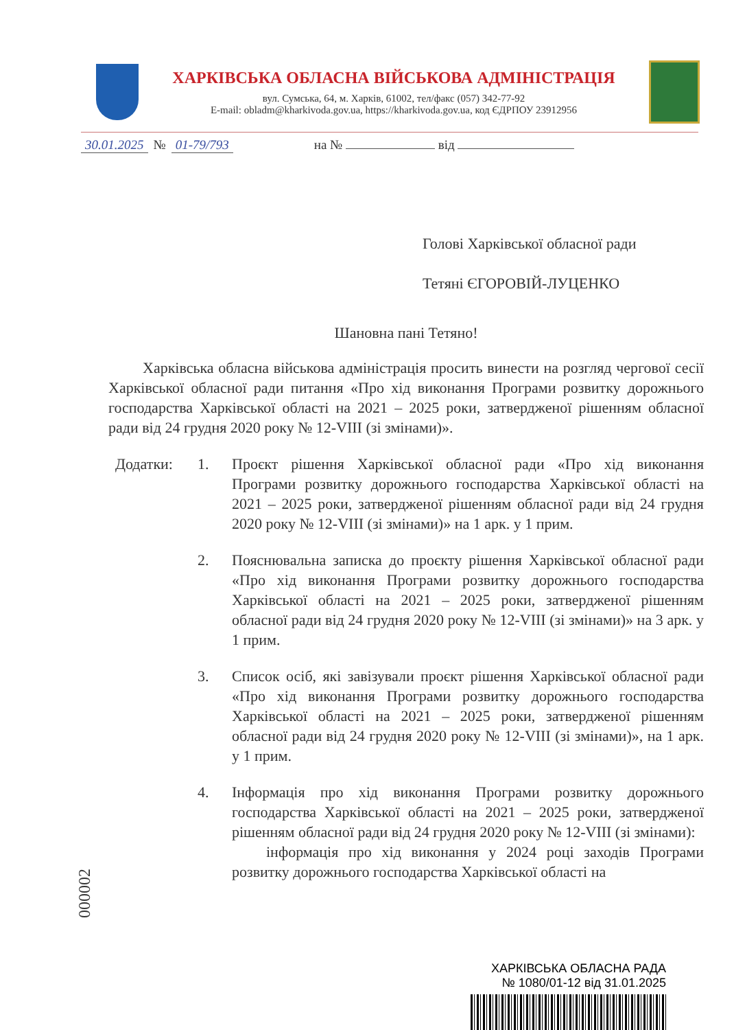ХАРКІВСЬКА ОБЛАСНА ВІЙСЬКОВА АДМІНІСТРАЦІЯ
вул. Сумська, 64, м. Харків, 61002, тел/факс (057) 342-77-92
E-mail: obladm@kharkivoda.gov.ua, https://kharkivoda.gov.ua, код ЄДРПОУ 23912956
30.01.2025 № 01-79/793 на № від
Голові Харківської обласної ради
Тетяні ЄГОРОВІЙ-ЛУЦЕНКО
Шановна пані Тетяно!
Харківська обласна військова адміністрація просить винести на розгляд чергової сесії Харківської обласної ради питання «Про хід виконання Програми розвитку дорожнього господарства Харківської області на 2021 – 2025 роки, затвердженої рішенням обласної ради від 24 грудня 2020 року № 12-VIII (зі змінами)».
Додатки: 1. Проєкт рішення Харківської обласної ради «Про хід виконання Програми розвитку дорожнього господарства Харківської області на 2021 – 2025 роки, затвердженої рішенням обласної ради від 24 грудня 2020 року № 12-VIII (зі змінами)» на 1 арк. у 1 прим.
2. Пояснювальна записка до проєкту рішення Харківської обласної ради «Про хід виконання Програми розвитку дорожнього господарства Харківської області на 2021 – 2025 роки, затвердженої рішенням обласної ради від 24 грудня 2020 року № 12-VIII (зі змінами)» на 3 арк. у 1 прим.
3. Список осіб, які завізували проєкт рішення Харківської обласної ради «Про хід виконання Програми розвитку дорожнього господарства Харківської області на 2021 – 2025 роки, затвердженої рішенням обласної ради від 24 грудня 2020 року № 12-VIII (зі змінами)», на 1 арк. у 1 прим.
4. Інформація про хід виконання Програми розвитку дорожнього господарства Харківської області на 2021 – 2025 роки, затвердженої рішенням обласної ради від 24 грудня 2020 року № 12-VIII (зі змінами):
інформація про хід виконання у 2024 році заходів Програми розвитку дорожнього господарства Харківської області на
000002
ХАРКІВСЬКА ОБЛАСНА РАДА
№ 1080/01-12 від 31.01.2025